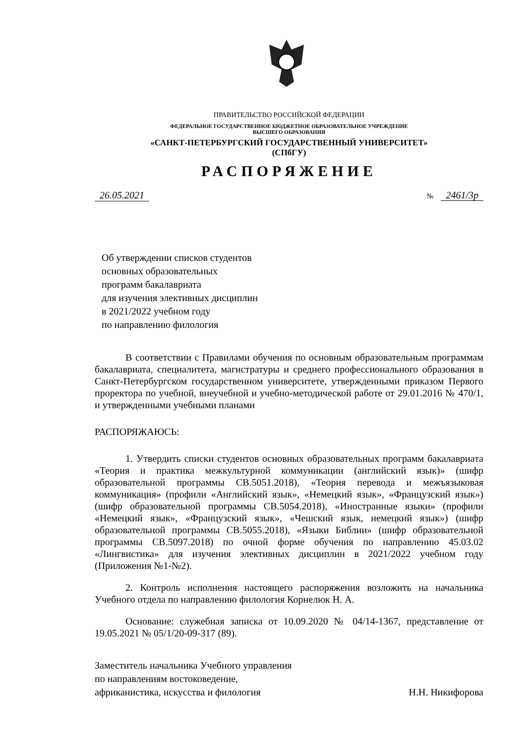ПРАВИТЕЛЬСТВО РОССИЙСКОЙ ФЕДЕРАЦИИ
ФЕДЕРАЛЬНОЕ ГОСУДАРСТВЕННОЕ БЮДЖЕТНОЕ ОБРАЗОВАТЕЛЬНОЕ УЧРЕЖДЕНИЕ
ВЫСШЕГО ОБРАЗОВАНИЯ
«САНКТ-ПЕТЕРБУРГСКИЙ ГОСУДАРСТВЕННЫЙ УНИВЕРСИТЕТ»
(СПбГУ)
РАСПОРЯЖЕНИЕ
26.05.2021
№ 2461/3р
Об утверждении списков студентов
основных образовательных
программ бакалавриата
для изучения элективных дисциплин
в 2021/2022 учебном году
по направлению филология
В соответствии с Правилами обучения по основным образовательным программам бакалавриата, специалитета, магистратуры и среднего профессионального образования в Санкт-Петербургском государственном университете, утвержденными приказом Первого проректора по учебной, внеучебной и учебно-методической работе от 29.01.2016 № 470/1, и утвержденными учебными планами
РАСПОРЯЖАЮСЬ:
1. Утвердить списки студентов основных образовательных программ бакалавриата «Теория и практика межкультурной коммуникации (английский язык)» (шифр образовательной программы СВ.5051.2018), «Теория перевода и межъязыковая коммуникация» (профили «Английский язык», «Немецкий язык», «Французский язык») (шифр образовательной программы СВ.5054.2018), «Иностранные языки» (профили «Немецкий язык», «Французский язык», «Чешский язык, немецкий язык») (шифр образовательной программы СВ.5055.2018), «Языки Библии» (шифр образовательной программы СВ.5097.2018) по очной форме обучения по направлению 45.03.02 «Лингвистика» для изучения элективных дисциплин в 2021/2022 учебном году (Приложения №1-№2).
2. Контроль исполнения настоящего распоряжения возложить на начальника Учебного отдела по направлению филология Корнелюк Н. А.
Основание: служебная записка от 10.09.2020 № 04/14-1367, представление от 19.05.2021 № 05/1/20-09-317 (89).
Заместитель начальника Учебного управления
по направлениям востоковедение,
африканистика, искусства и филология
Н.Н. Никифорова